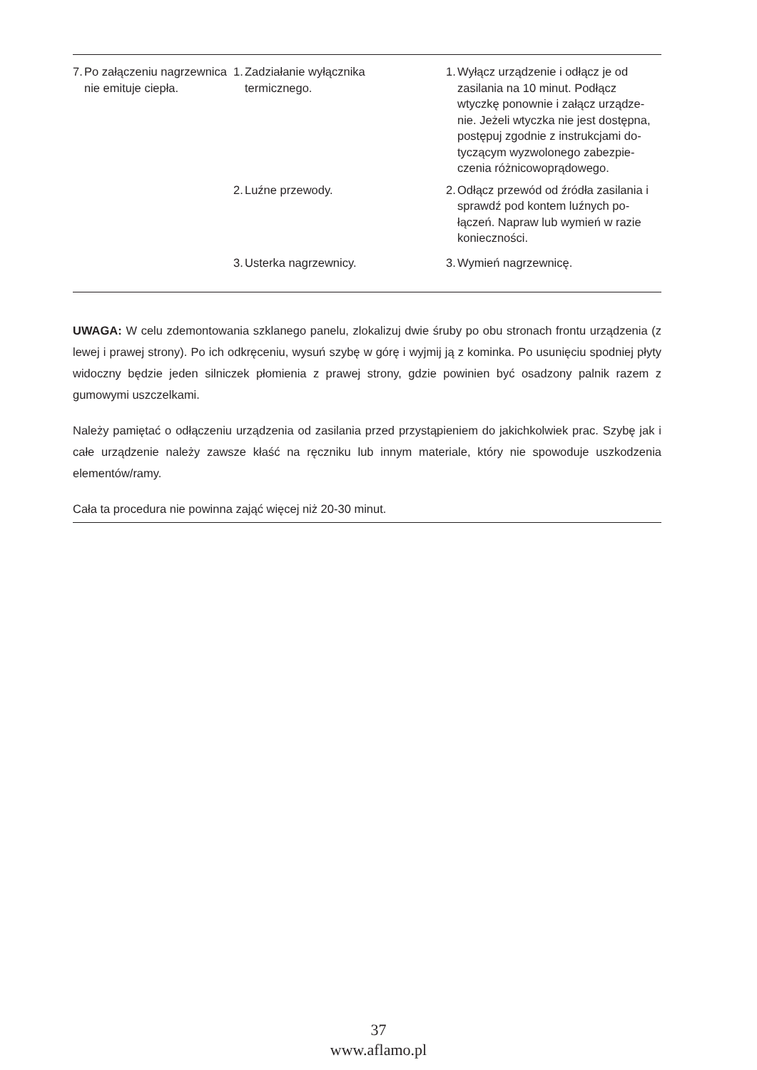| 7. Po załączeniu nagrzewnica nie emituje ciepła. | 1. Zadziałanie wyłącznika termicznego. | 1. Wyłącz urządzenie i odłącz je od zasilania na 10 minut. Podłącz wtyczkę ponownie i załącz urządze-nie. Jeżeli wtyczka nie jest dostępna, postępuj zgodnie z instrukcjami do-tyczącym wyzwolonego zabezpie-czenia różnicowoprądowego. |
| | 2. Luźne przewody. | 2. Odłącz przewód od źródła zasilania i sprawdź pod kontem luźnych po-łączeń. Napraw lub wymień w razie konieczności. |
| | 3. Usterka nagrzewnicy. | 3. Wymień nagrzewnicę. |
UWAGA: W celu zdemontowania szklanego panelu, zlokalizuj dwie śruby po obu stronach frontu urządzenia (z lewej i prawej strony). Po ich odkręceniu, wysuń szybę w górę i wyjmij ją z kominka. Po usunięciu spodniej płyty widoczny będzie jeden silniczek płomienia z prawej strony, gdzie powinien być osadzony palnik razem z gumowymi uszczelkami.
Należy pamiętać o odłączeniu urządzenia od zasilania przed przystąpieniem do jakichkolwiek prac. Szybę jak i całe urządzenie należy zawsze kłaść na ręczniku lub innym materiale, który nie spowoduje uszkodzenia elementów/ramy.
Cała ta procedura nie powinna zająć więcej niż 20-30 minut.
37
www.aflamo.pl